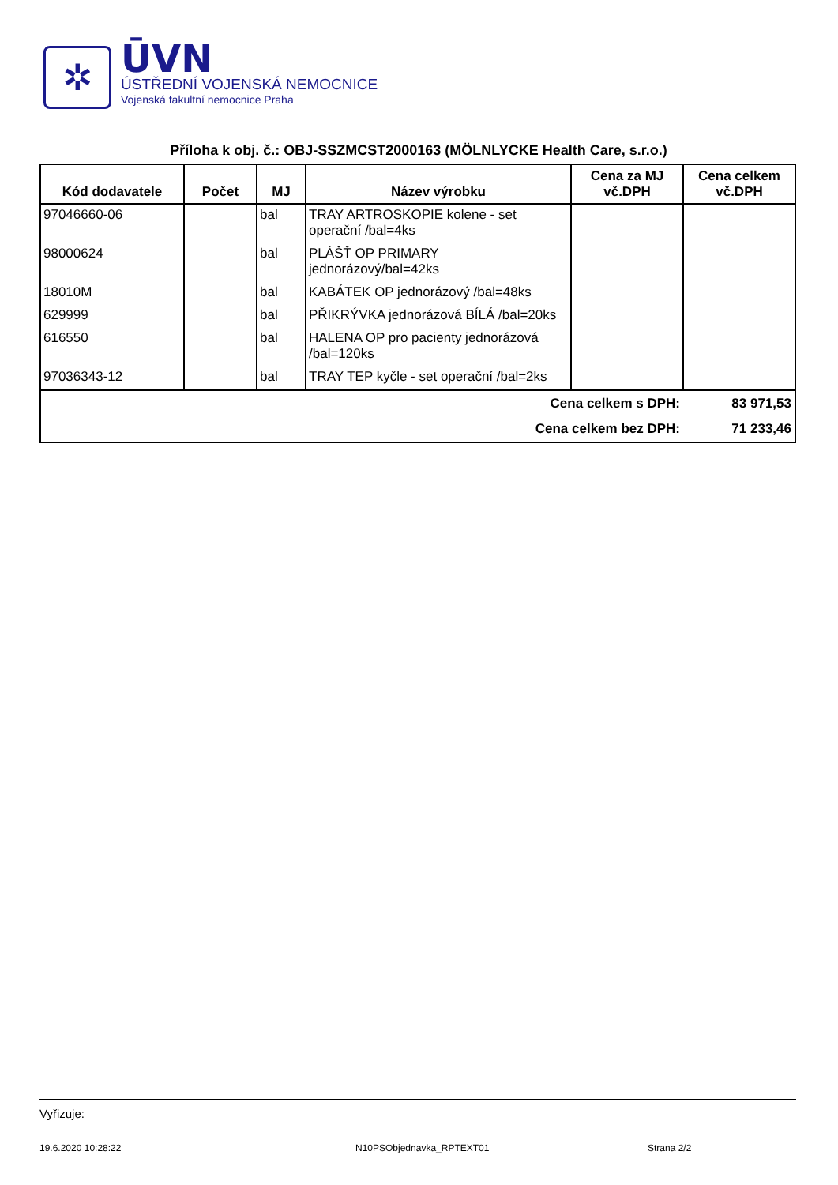✲
ŪVN
ÚSTŘEDNÍ VOJENSKÁ NEMOCNICE
Vojenská fakultní nemocnice Praha
Příloha k obj. č.: OBJ-SSZMCST2000163 (MÖLNLYCKE Health Care, s.r.o.)
| Kód dodavatele | Počet | MJ | Název výrobku | Cena za MJ vč.DPH | Cena celkem vč.DPH |
| --- | --- | --- | --- | --- | --- |
| 97046660-06 | | bal | TRAY ARTROSKOPIE kolene - set operační /bal=4ks | | |
| 98000624 | | bal | PLÁŠŤ OP PRIMARY jednorázový/bal=42ks | | |
| 18010M | | bal | KABÁTEK OP jednorázový /bal=48ks | | |
| 629999 | | bal | PŘIKRÝVKA jednorázová BÍLÁ /bal=20ks | | |
| 616550 | | bal | HALENA OP pro pacienty jednorázová /bal=120ks | | |
| 97036343-12 | | bal | TRAY TEP kyčle - set operační /bal=2ks | | |
| Cena celkem s DPH: | | | | | 83 971,53 |
| Cena celkem bez DPH: | | | | | 71 233,46 |
Vyřizuje:
19.6.2020 10:28:22 N10PSObjednavka_RPTEXT01 Strana 2/2